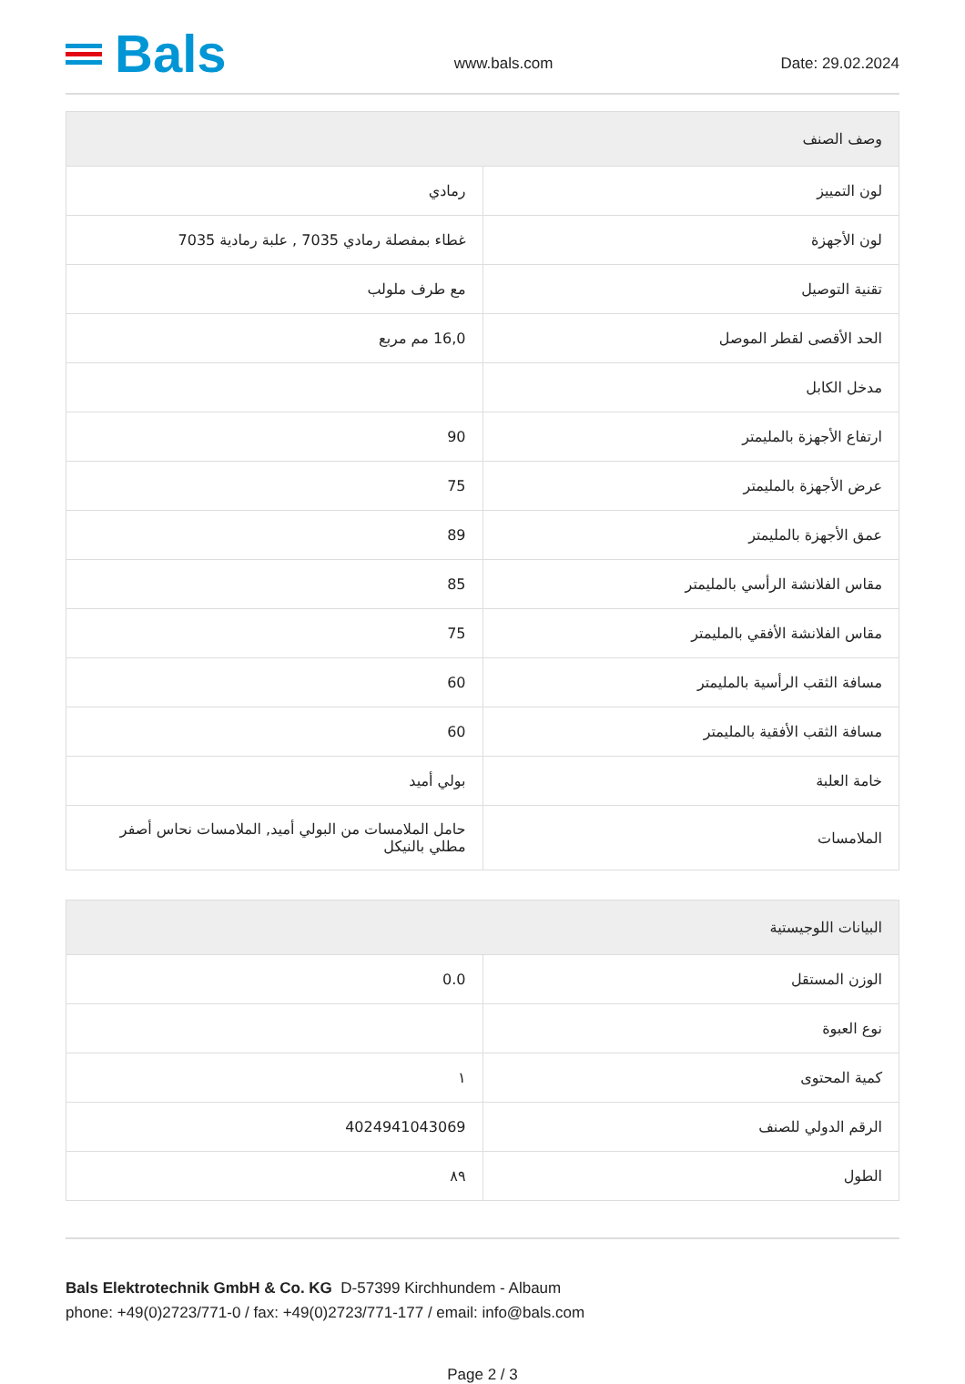Bals
www.bals.com
Date: 29.02.2024
| وصف الصنف | |
| --- | --- |
| لون التمييز | رمادي |
| لون الأجهزة | غطاء بمفصلة رمادي 7035 , علبة رمادية 7035 |
| تقنية التوصيل | مع طرف ملولب |
| الحد الأقصى لقطر الموصل | 16,0 مم مربع |
| مدخل الكابل | |
| ارتفاع الأجهزة بالمليمتر | 90 |
| عرض الأجهزة بالمليمتر | 75 |
| عمق الأجهزة بالمليمتر | 89 |
| مقاس الفلانشة الرأسي بالمليمتر | 85 |
| مقاس الفلانشة الأفقي بالمليمتر | 75 |
| مسافة الثقب الرأسية بالمليمتر | 60 |
| مسافة الثقب الأفقية بالمليمتر | 60 |
| خامة العلبة | بولي أميد |
| الملامسات | حامل الملامسات من البولي أميد, الملامسات نحاس أصفر مطلي بالنيكل |
| البيانات اللوجيستية | |
| --- | --- |
| الوزن المستقل | 0.0 |
| نوع العبوة | |
| كمية المحتوى | ١ |
| الرقم الدولي للصنف | 4024941043069 |
| الطول | ٨٩ |
Bals Elektrotechnik GmbH & Co. KG D-57399 Kirchhundem - Albaum
phone: +49(0)2723/771-0 / fax: +49(0)2723/771-177 / email: info@bals.com
Page 2 / 3